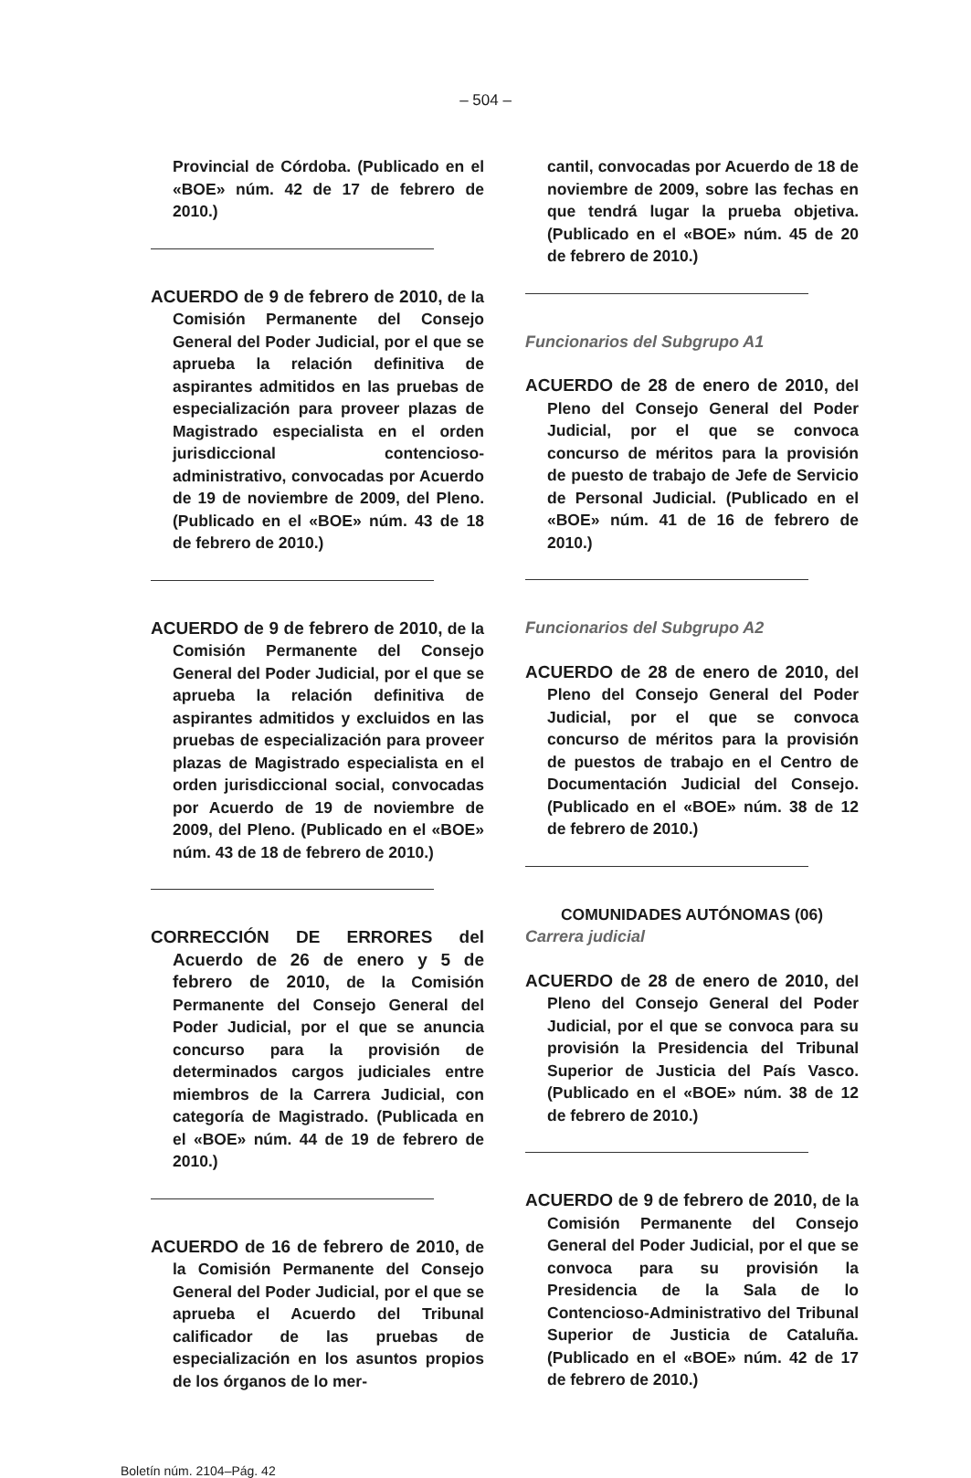– 504 –
Provincial de Córdoba. (Publicado en el «BOE» núm. 42 de 17 de febrero de 2010.)
ACUERDO de 9 de febrero de 2010, de la Comisión Permanente del Consejo General del Poder Judicial, por el que se aprueba la relación definitiva de aspirantes admitidos en las pruebas de especialización para proveer plazas de Magistrado especialista en el orden jurisdiccional contencioso-administrativo, convocadas por Acuerdo de 19 de noviembre de 2009, del Pleno. (Publicado en el «BOE» núm. 43 de 18 de febrero de 2010.)
ACUERDO de 9 de febrero de 2010, de la Comisión Permanente del Consejo General del Poder Judicial, por el que se aprueba la relación definitiva de aspirantes admitidos y excluidos en las pruebas de especialización para proveer plazas de Magistrado especialista en el orden jurisdiccional social, convocadas por Acuerdo de 19 de noviembre de 2009, del Pleno. (Publicado en el «BOE» núm. 43 de 18 de febrero de 2010.)
CORRECCIÓN DE ERRORES del Acuerdo de 26 de enero y 5 de febrero de 2010, de la Comisión Permanente del Consejo General del Poder Judicial, por el que se anuncia concurso para la provisión de determinados cargos judiciales entre miembros de la Carrera Judicial, con categoría de Magistrado. (Publicada en el «BOE» núm. 44 de 19 de febrero de 2010.)
ACUERDO de 16 de febrero de 2010, de la Comisión Permanente del Consejo General del Poder Judicial, por el que se aprueba el Acuerdo del Tribunal calificador de las pruebas de especialización en los asuntos propios de los órganos de lo mer-
cantil, convocadas por Acuerdo de 18 de noviembre de 2009, sobre las fechas en que tendrá lugar la prueba objetiva. (Publicado en el «BOE» núm. 45 de 20 de febrero de 2010.)
Funcionarios del Subgrupo A1
ACUERDO de 28 de enero de 2010, del Pleno del Consejo General del Poder Judicial, por el que se convoca concurso de méritos para la provisión de puesto de trabajo de Jefe de Servicio de Personal Judicial. (Publicado en el «BOE» núm. 41 de 16 de febrero de 2010.)
Funcionarios del Subgrupo A2
ACUERDO de 28 de enero de 2010, del Pleno del Consejo General del Poder Judicial, por el que se convoca concurso de méritos para la provisión de puestos de trabajo en el Centro de Documentación Judicial del Consejo. (Publicado en el «BOE» núm. 38 de 12 de febrero de 2010.)
COMUNIDADES AUTÓNOMAS (06)
Carrera judicial
ACUERDO de 28 de enero de 2010, del Pleno del Consejo General del Poder Judicial, por el que se convoca para su provisión la Presidencia del Tribunal Superior de Justicia del País Vasco. (Publicado en el «BOE» núm. 38 de 12 de febrero de 2010.)
ACUERDO de 9 de febrero de 2010, de la Comisión Permanente del Consejo General del Poder Judicial, por el que se convoca para su provisión la Presidencia de la Sala de lo Contencioso-Administrativo del Tribunal Superior de Justicia de Cataluña. (Publicado en el «BOE» núm. 42 de 17 de febrero de 2010.)
Boletín núm. 2104–Pág. 42